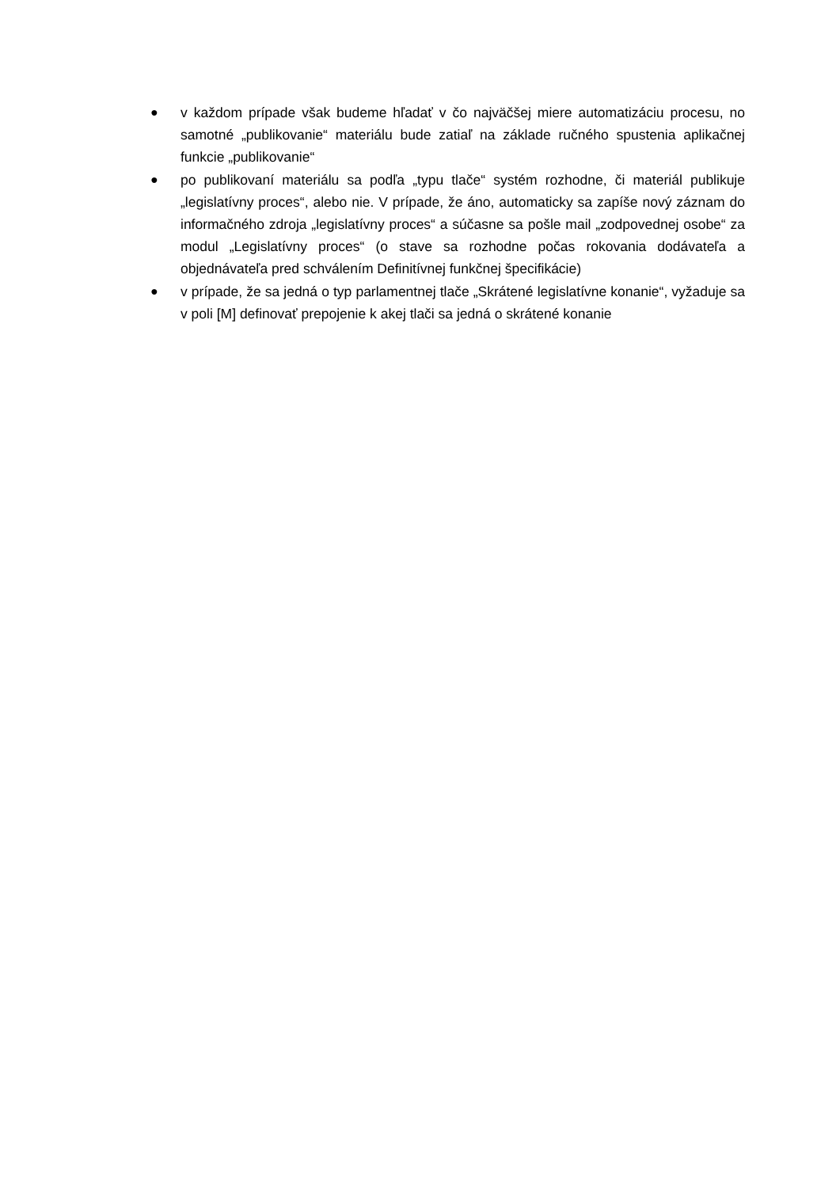● v každom prípade však budeme hľadať v čo najväčšej miere automatizáciu procesu, no samotné „publikovanie“ materiálu bude zatiaľ na základe ručného spustenia aplikačnej funkcie „publikovanie“
● po publikovaní materiálu sa podľa „typu tlače“ systém rozhodne, či materiál publikuje „legislatívny proces“, alebo nie. V prípade, že áno, automaticky sa zapíše nový záznam do informačného zdroja „legislatívny proces“ a súčasne sa pošle mail „zodpovednej osobe“ za modul „Legislatívny proces“ (o stave sa rozhodne počas rokovania dodávateľa a objednávateľa pred schválením Definitívnej funkčnej špecifikácie)
● v prípade, že sa jedná o typ parlamentnej tlače „Skrátené legislatívne konanie“, vyžaduje sa v poli [M] definovať prepojenie k akej tlači sa jedná o skrátené konanie